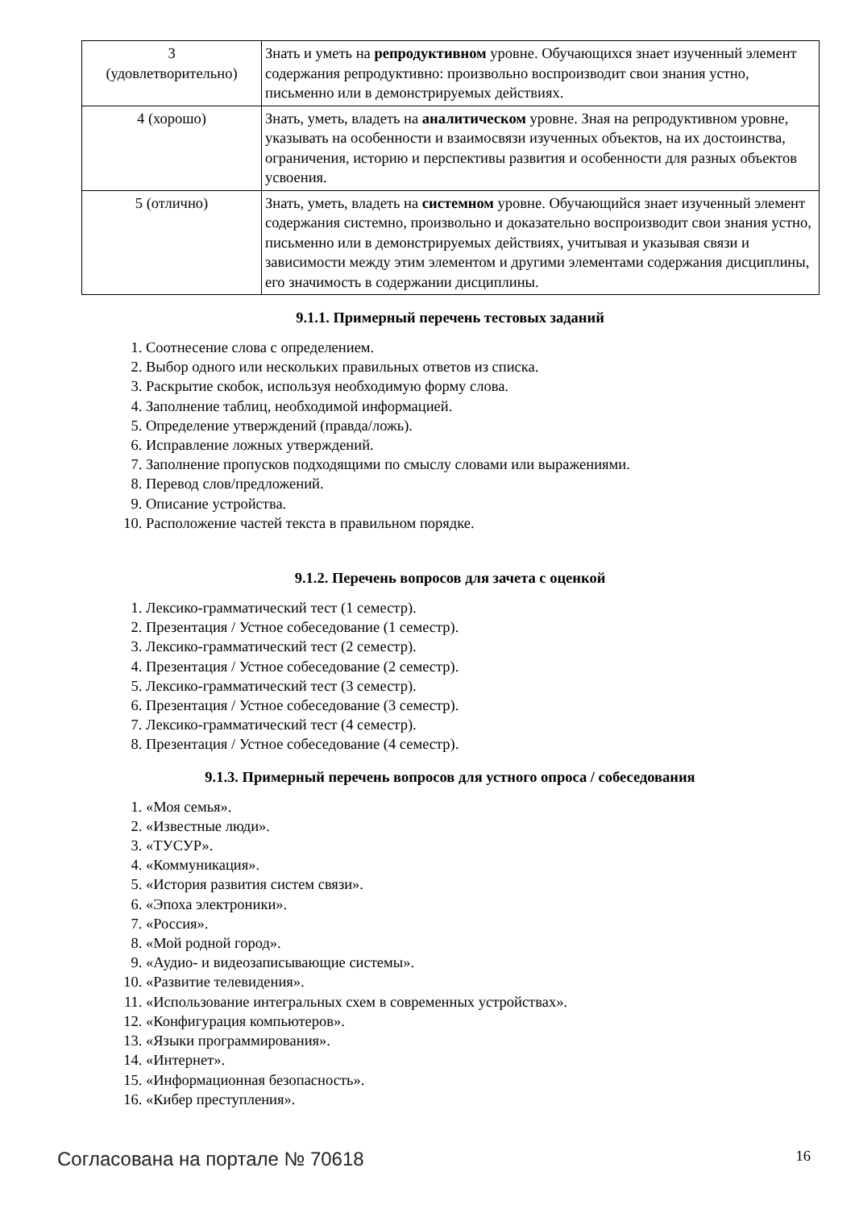| 3 (удовлетворительно) | Знать и уметь на репродуктивном уровне. Обучающихся знает изученный элемент содержания репродуктивно: произвольно воспроизводит свои знания устно, письменно или в демонстрируемых действиях. |
| 4 (хорошо) | Знать, уметь, владеть на аналитическом уровне. Зная на репродуктивном уровне, указывать на особенности и взаимосвязи изученных объектов, на их достоинства, ограничения, историю и перспективы развития и особенности для разных объектов усвоения. |
| 5 (отлично) | Знать, уметь, владеть на системном уровне. Обучающийся знает изученный элемент содержания системно, произвольно и доказательно воспроизводит свои знания устно, письменно или в демонстрируемых действиях, учитывая и указывая связи и зависимости между этим элементом и другими элементами содержания дисциплины, его значимость в содержании дисциплины. |
9.1.1. Примерный перечень тестовых заданий
1. Соотнесение слова с определением.
2. Выбор одного или нескольких правильных ответов из списка.
3. Раскрытие скобок, используя необходимую форму слова.
4. Заполнение таблиц, необходимой информацией.
5. Определение утверждений (правда/ложь).
6. Исправление ложных утверждений.
7. Заполнение пропусков подходящими по смыслу словами или выражениями.
8. Перевод слов/предложений.
9. Описание устройства.
10. Расположение частей текста в правильном порядке.
9.1.2. Перечень вопросов для зачета с оценкой
1. Лексико-грамматический тест (1 семестр).
2. Презентация / Устное собеседование (1 семестр).
3. Лексико-грамматический тест (2 семестр).
4. Презентация / Устное собеседование (2 семестр).
5. Лексико-грамматический тест (3 семестр).
6. Презентация / Устное собеседование (3 семестр).
7. Лексико-грамматический тест (4 семестр).
8. Презентация / Устное собеседование (4 семестр).
9.1.3. Примерный перечень вопросов для устного опроса / собеседования
1. «Моя семья».
2. «Известные люди».
3. «ТУСУР».
4. «Коммуникация».
5. «История развития систем связи».
6. «Эпоха электроники».
7. «Россия».
8. «Мой родной город».
9. «Аудио- и видеозаписывающие системы».
10. «Развитие телевидения».
11. «Использование интегральных схем в современных устройствах».
12. «Конфигурация компьютеров».
13. «Языки программирования».
14. «Интернет».
15. «Информационная безопасность».
16. «Кибер преступления».
Согласована на портале № 70618 16